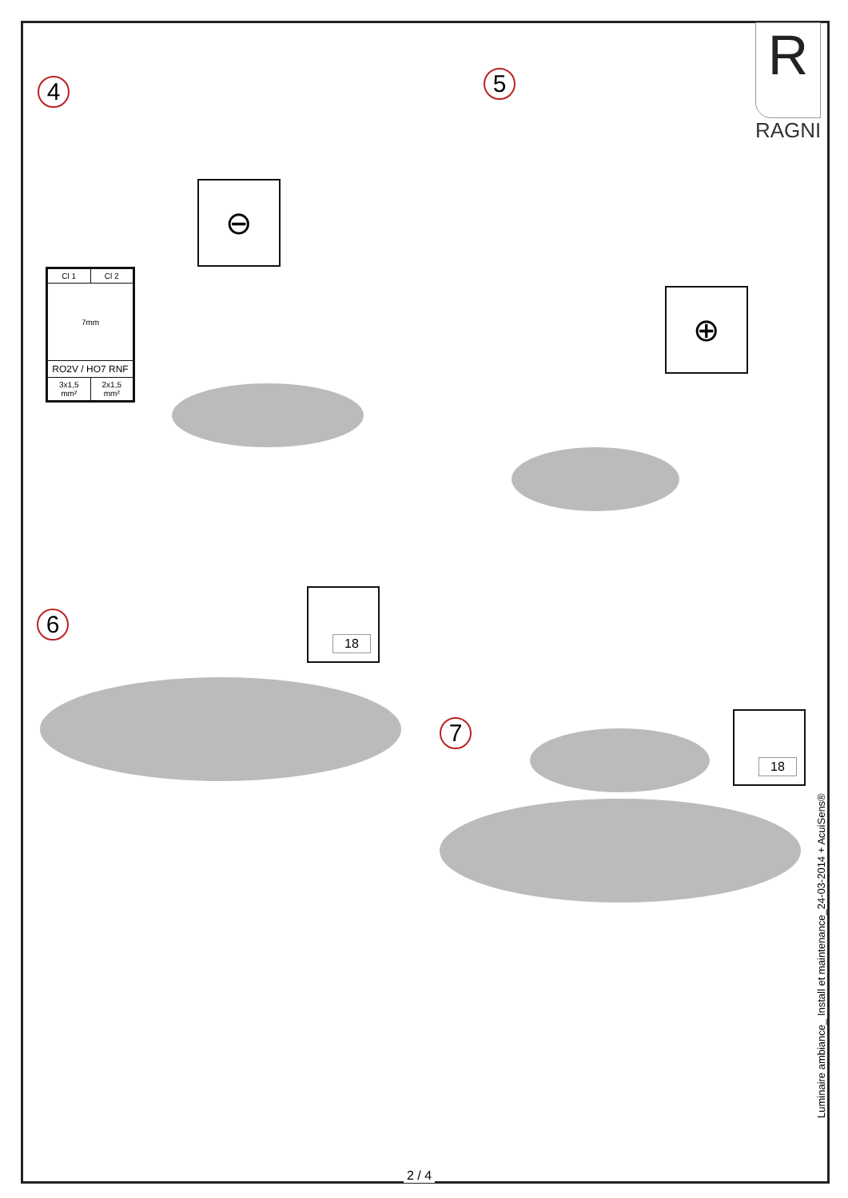R
RAGNI
4
| Cl 1 | Cl 2 |
| 7mm | |
| RO2V / HO7 RNF | |
| 3x1,5 mm² | 2x1,5 mm² |
⊖
5
⊕
6
18
7
18
Luminaire ambiance_ Install et maintenance_24-03-2014 + AcuiSens®
2 / 4